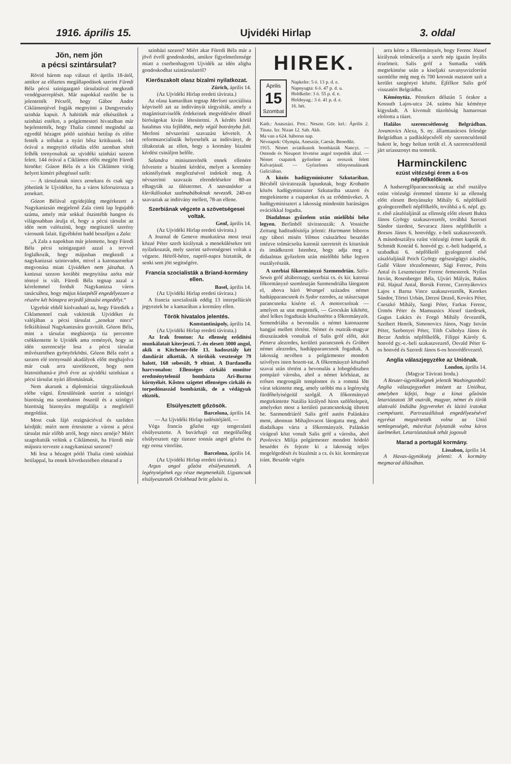1916. április 15. Ujvidéki Hirlap 3. oldal
Jön, nem jön
a pécsi szintársulat?
Rövid három nap választ el április 18-ától, amikor az előzetes megállapodások szerint Füredi Béla pécsi szinigazgató társulatával megkezdi vendégszereplését. Már napokkal ezelőtt be is jelentették Pécsről, hogy Gábor Andor Ciklámenjével fogják megnyitni a Dungyerszky szinház kapuit. A habitüék már elkészültek a szinházi estékre, a polgármesteri hivatalban már bejelentették, hogy Thalia cimmel megindul az egyedül hézagot pótló szinházi hetilap és előre fenték a tollukat a nyári bősz kritikusok. 144 órával a megnyitó előadás előtt azonban sötét felhők tornyosultak az ujvidéki szinházi szezon felett. 144 órával a Ciklámen előtt megjött Füredi hirnöke: Gózon Béla és a kis Ciklámen virág helyett kimért pihegéssel szólt:
— A társulatnak nincs zenekara és csak ugy jöhetünk le Ujvidékre, ha a város kiforszirozza a zenekart.
Gózon Bélával egyidejüleg megérkezett a Nagykanizsán megjelenő Zala cimü lap legujabb száma, amely már sokkal őszintébb hangon és világosabban árulja el, hogy a pécsi társulat az idén nem valószinü, hogy megtiszteli szerény városunk falait. Egyébként hadd beszéljen a Zala:
„A Zala a napokban már jelentette, hogy Füredi Béla pécsi szinigazgató azzal a tervvel foglalkozik, hogy májusban megkezdi a nagykanizsai szinievadot, mivel a katonazenekar megvonása miatt Ujvidéken nem játszhat. A kanizsai szezon korábbi megnyitása azóta már ténnyé is vált. Füredi Béla tegnap azzal a kérelemmel fordult Nagykanizsa város tanácsához, hogy május közepétől engedélyezzen a részére két hónapra terjedő játszási engedélyt.“
Ugyebár ebből kiolvasható az, hogy Füredi­ék a Ciklamennel csak vakitották Ujvidéket és valójában a pécsi társulat „zenekar nincs“ felkiáltással Nagykanizsára gravitált. Gózon Béla, mint a társulat megbizottja tiz percentre csökkentette le Ujvidék ama reményét, hogy az idén szerencséje lesz a pécsi társulat művészetében gyönyörködni. Gózon Béla ezért a szezon elé tornyosuló akadályok előtt meghajolva már csak arra szoritkozott, hogy nem biztosithatná-e jövő évre az ujvidéki szinházat a pécsi társulat nyári állomásának.
Nem akarunk a diplomáciai tárgyalásoknak elébe vágni. Értesülésünk szerint a szinügyi bizottság ma szombaton összeül és a szinügyi bizottság bizonyára megtalálja a megfelelő megoldást.
Most csak fájó rezignációval és szeliden kérdjük: miért nem értesitette a várost a pécsi társulat már előbb arról, hogy nincs zenéje? Miért szagoltatták velünk a Ciklámenit, ha Füredi már májusra tervezte a nagykanizsai szezont?
Mi lesz a hézagot pótló Thalia cimü szinházi hetilappal, ha ennek következtében elmarad a
szinházi szezon? Miért akar Füredi Béla már a jövő évről gondoskodni, amikor figyelmetlensége miatt a cserbenhagyott Ujvidék az idén aligha gondoskodhat szintársulatról?
Kierőszakolt olasz bizalmi nyilatkozat.
Zürich, április 14.
(Az Ujvidéki Hirlap eredeti távirata.)
Az olasz kamarában tegnap Merloni szociálista képviselő azt az inditványát tárgyalták, amely a magántisztviselők érdekeinek megvédésére döntő biróságokat kiván létesitettni. A kérdés körül hatalmas vita fejlődött, mely végül botrányba fult. Merloni névszerinti szavazást követelt. A reformszocialisták helyeselték az inditványt, de tiltakoztak az ellen, hogy a kormány bizalmi kérdést csináljon belőle.
Salandra miniszterelnök ennek ellenére felvetette a bizalmi kérdést, melyet a kormány tekintélyének megőrzésével indokolt meg. A névszerinti szavazás elrendelésekor 80-an elhagyták az üléstermet. A szavazáskor a klerikálisokat szalmabáboknak nevezték. 240-en szavaztak az inditvány mellett, 78-an ellene.
Szerbiának végzete a szövetségesei voltak.
Genf, április 14.
(Az Ujvidéki Hirlap eredeti távirata.)
A Journal de Geneve munkatársa most teszi közzé Péter szerb királynak a menekülésekor tett nyilatkozatát, mely szerint szövetségesei voltak a végzete. Hétről-hétre, napról-napra biztatták, de senki sem jött segitségére.
Francia szocialisták a Briand-kormány ellen.
Basel, április 14.
(Az Ujvidéki Hirlap eredeti távirata.)
A francia szocialisták eddig 13 interpellációt jegyeztek be a kamarában a kormány ellen.
Török hivatalos jelentés.
Konstantinápoly, április 14.
(Az Ujvidéki Hirlap eredeti távirata.)
Az Irak fronton: Az ellenség erőditési munkálatait kiterjeszti. 7.-én elesett 3000 angol, akik n Kitchener-féle 13. hadosztály két dandárát alkották. A törökök vesztesége 79 halott, 168 sebesült, 9 eltünt. A Dardanella harcvonalon: Ellenséges cirkáló monitor eredménytelenül bombázta Ari-Burnu környékét. Kősten szigetet ellenséges cirkáló és torpedónaszád bombázták, de a védágyuk elüzték.
Elsülyesztett gőzösök.
Barcelona, április 14.
— Az Ujvidéki Hirlap tudósitójától. —
Véga francia gőzöst egy tengeralatti elsülyesztette. A buvárhajó ezt megelőzőleg elsülyesztett egy tizezer tonnás angol gőzöst és egy orosz vitorlást.
Barcelona, április 14.
(Az Ujvidéki Hirlap eredeti távirata.)
Argus angol gőzöst elsülyesztették. A legénységének egy része megmenekült. Ugyancsak elsülyesztették Orlokhead britt gőzösi is.
HIREK.
Április
15
Szombat
Napkelte: 5 ó. 13 p. d. e.
Napnyugta: 6 ó. 47 p. d. u.
Holdkelte: 3 ó. 55 p. d. e.
Holdnyug.: 3 ó. 41 p. d. e.
16. hét.
Kath.: Anasztázi. Prot.: Neszte. Gör. kel.: Április 2. Titusz. Izr. Nizan 12. Sab. Akh.
Ma van a 624. háborus nap.
Névnapok: Olympia, Anesztár, Caesár, Benedikt.
1915. Német aviatikusok bombázták Nancyt. — Ostende és Nieuport lövetése angol torpedók által. — Német csapatok győzelme az oroszok felett Kalvarjánál. — Győzelmes előnyomulásunk Galiciában.
A közös hadügyminiszter Szkutariban. Bécsből táviratozzák lapunknak, hogy Krobatin közös hadügyminiszter Szkutariba utazott és megtekintette a csapatokat és az erődmüveket. A hadügyminisztert a lakosság mindenütt barátságos ovációkkal fogadta.
Diadalmas győzelem után mielőbbi béke legyen. Berlinből táviratozzák: A Vossiche Zeitung haditudósitója jelenti: Hartmann biboros egy tábori misén Vilmos császárhoz beszédet intézve tolmácsolta katonái szeretetét és kitartását és imádkozott Istenhez, hogy adja meg a didaalmas győzelem után mielőbbi béke legyen osztályrészük.
A szerbiai főkormányzó Szemendrián. Salis-Sewis gróf altábornagy, szerbiai cs. és kir. katonai főkormányzó szemleutján Szemendriába látogatott el, ahova báró Wrangel százados német hadtápparancsnok és Sydor ezredes, az utászcsapat parancsnoka kisérte el. A motorcsolnak — amelyen az utat megtették, — Grocskán kikötött, ahol lelkes fogadtatás köszöntötte a főkormányzót. Semendriába a bevonulás a német katonazene hangjai mellett történt. Német és osztrák-magyar diszszázadok vonultak el Salis gróf előtt, akit Pettera alezredes, kerületi parancsnok és Gröben német alezredes, hadtápparancsnok fogadtak. A lakosság nevében a polgármester mondott szivélyes isten hozott-tat. A főkormáuyzó köszönő szavai után történt a bevonulás a lobogódiszben pompázó városba, ahol a német kórházat, az erősen megrongált templomot és a rommá lőtt várat tekintette meg, amely utóbbi ma a legénység fürdőhelyiségeiül szolgál. A főkormányzó megtekintette Natália királynő hires szölőtelepeit, amelyeket most a kerületi parancsnokság ültetett be. Szemendriáról Salis gróf autón Palánkára ment, ahonnan Mihajlovacot látogatta meg, ahol diadalkapu várta a főkormányzót. Palánkán virágeső közt vonult Salis gróf a városba, ahol Pavlovics Milija polgármester mondott hódoló beszédet és fejezte ki a lakosság teljes megelégedését és bizalmát a cs. és kir. kormányzat iránt. Beszéde végén
arra kérte a főkormányzót, hogy Ferenc József királynak tolmácsolja a szerb nép igazán loyális érzelmeit. Salis gróf a Sumadia vidék megtekintése után a kiseljaki savanyuvizforrást szemlélte még meg és 700 koronát osztatott szét a kerület szegényei között. Éjfélkor Salis gróf visszatért Belgrádba.
Kéménytüz. Pénteken délután 5 órakor a Kossuth Lajos-utca 24. számu ház kéménye kigyuladt. A kivonult tüzoltóság hamarosan eloltotta a tüzet.
Halálos szerencsétlenség Belgrádban. Jovanovics Alexa, S. ny. államtanácsos felesége Belgrádban a padláslépcsőről oly szerencsétlenül bukott le, hogy holtan terült el. A szerencsétlenül járt uriasszonyt ma temetik.
Harminckilenc
ezüst vitézségi érem a 6-os népfölkelőknek.
A hadseregfőparancsnokság az első osztályu ezüst vitézségi éremmel tüntette ki az ellenség előtt elesett Botyánszky Mihály 6. népfölkelő gyalogezredbeli népfölkelőt, továbbá a 6. népf. gy. e. első zászlóaljánál az ellenség előtt elesett Bukta János György szakaszvezetőt, továbbá Szecsei Sándor tizedest, Sevaracz János népfölkelőt s Borsos János 6. honvédgy. e-beli szakaszvezetőt. A másodosztályu ezüst vitézségi érmet kapták dr. Schmidt Konrád 6. honvéd gy. e.-beli hadapród, a szabadkai 6. népfölkelő gyalogezred első zászlóaljánál Peich György egészségügyi zászlós, Gallé Viktor törzsőrmester, Sági Ferenc, Peits Antal és Leszmeiszter Ferenc őrmesterek. Nyilas István, Rosenberger Béla, Ujvári Mályás, Bakos Pál. Hajnal Antal, Borsik Ferenc, Czernyákovics Lajos s Barna Vince szakaszvezetők, Kerekes Sándor, Törtei Urbán, Derzsi Dezső, Kovács Péter, Cseszkó Mihály, Szegi Péter, Farkas Ferenc, Ürmös Péter és Mamuzsics József tizedesek, Gugus Lukács és Forgó Mihály őrvezetők, Szeibert Henrik, Simonovics János, Nagy István Péter, Szebenyei Péter, Tóth Csibolya János és Becze András népfölkelők, Filippi Károly 6. honvéd gy.-e.-beli szakaszvezető, Osvald Péter 6-os honvéd és Szeredi János 6-os honvédőrvezető.
Anglia válaszjegyzéke az Uniónak.
London, április 14.
(Magyar Távirati Iroda.)
A Reuter-ügynökségnek jelentik Washingtonból: Anglia válaszjegyzéket intézett az Unióhoz, amelyben kifejti, hogy a kinai gőzösön letartóztatott 38 osztrák, magyar, német és török alattvaló Indiába fegyvereket és lázitó iratokat csempészett. Partraszállásuk engedélyezésével egyrészt megsértették volna az Unió semlegességét, másrészt folytatták volna káros üzelmeiket. Letartóztatásuk tehát jogosult
Marad a portugál kormány.
Lissabon, április 14.
A Havas-ügynökség jelenti: A kormány megmarad állásában.